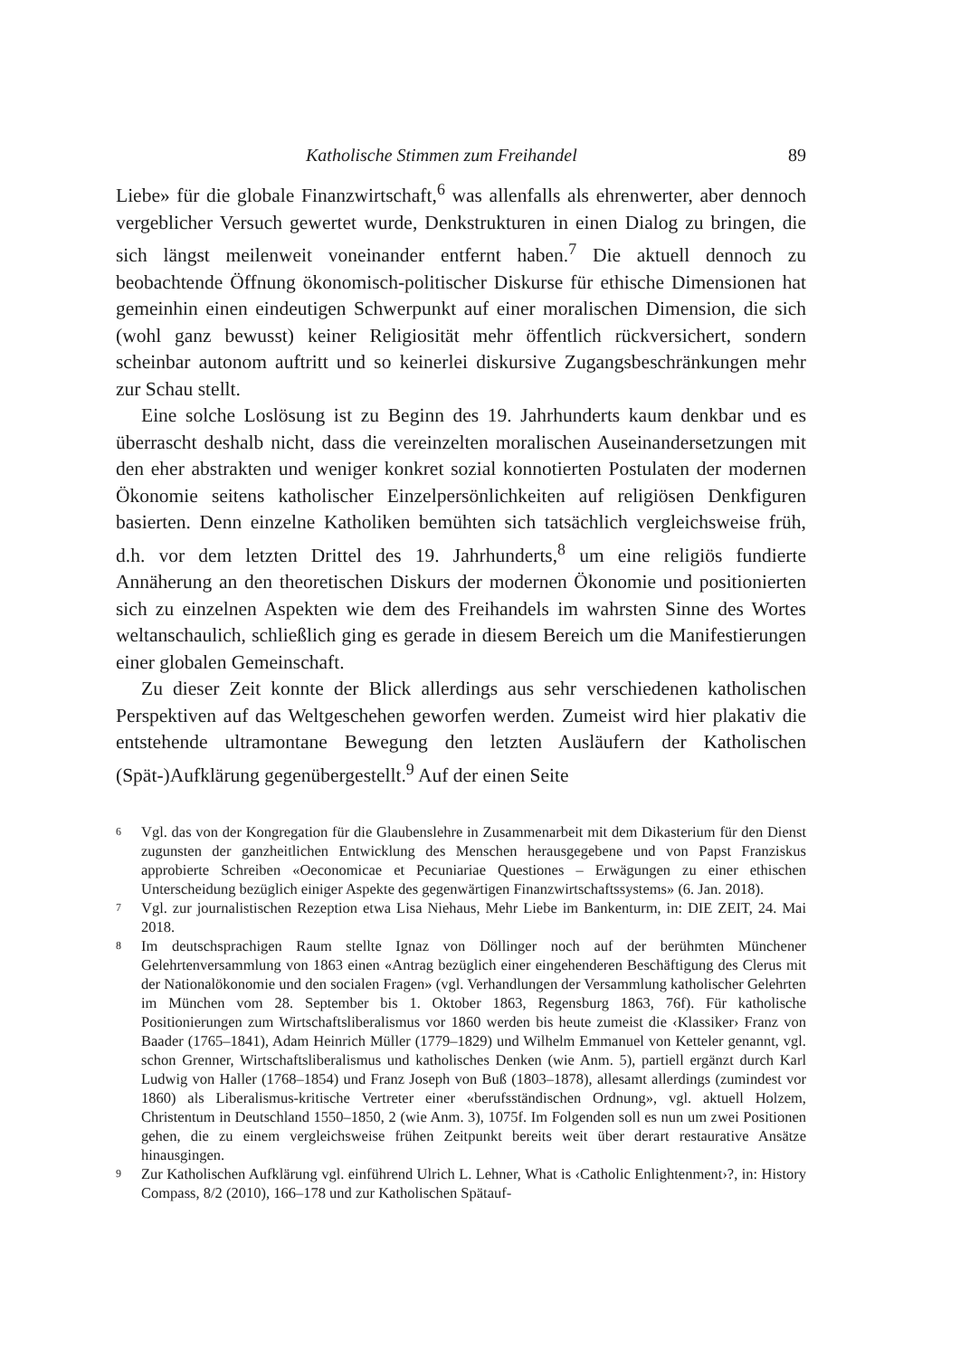Katholische Stimmen zum Freihandel 89
Liebe» für die globale Finanzwirtschaft,<sup>6</sup> was allenfalls als ehrenwerter, aber dennoch vergeblicher Versuch gewertet wurde, Denkstrukturen in einen Dialog zu bringen, die sich längst meilenweit voneinander entfernt haben.<sup>7</sup> Die aktuell dennoch zu beobachtende Öffnung ökonomisch-politischer Diskurse für ethische Dimensionen hat gemeinhin einen eindeutigen Schwerpunkt auf einer moralischen Dimension, die sich (wohl ganz bewusst) keiner Religiosität mehr öffentlich rückversichert, sondern scheinbar autonom auftritt und so keinerlei diskursive Zugangsbeschränkungen mehr zur Schau stellt.
Eine solche Loslösung ist zu Beginn des 19. Jahrhunderts kaum denkbar und es überrascht deshalb nicht, dass die vereinzelten moralischen Auseinandersetzungen mit den eher abstrakten und weniger konkret sozial konnotierten Postulaten der modernen Ökonomie seitens katholischer Einzelpersönlichkeiten auf religiösen Denkfiguren basierten. Denn einzelne Katholiken bemühten sich tatsächlich vergleichsweise früh, d.h. vor dem letzten Drittel des 19. Jahrhunderts,<sup>8</sup> um eine religiös fundierte Annäherung an den theoretischen Diskurs der modernen Ökonomie und positionierten sich zu einzelnen Aspekten wie dem des Freihandels im wahrsten Sinne des Wortes weltanschaulich, schließlich ging es gerade in diesem Bereich um die Manifestierungen einer globalen Gemeinschaft.
Zu dieser Zeit konnte der Blick allerdings aus sehr verschiedenen katholischen Perspektiven auf das Weltgeschehen geworfen werden. Zumeist wird hier plakativ die entstehende ultramontane Bewegung den letzten Ausläufern der Katholischen (Spät-)Aufklärung gegenübergestellt.<sup>9</sup> Auf der einen Seite
6 Vgl. das von der Kongregation für die Glaubenslehre in Zusammenarbeit mit dem Dikasterium für den Dienst zugunsten der ganzheitlichen Entwicklung des Menschen herausgegebene und von Papst Franziskus approbierte Schreiben «Oeconomicae et Pecuniariae Questiones – Erwägungen zu einer ethischen Unterscheidung bezüglich einiger Aspekte des gegenwärtigen Finanzwirtschaftssystems» (6. Jan. 2018).
7 Vgl. zur journalistischen Rezeption etwa Lisa Niehaus, Mehr Liebe im Bankenturm, in: DIE ZEIT, 24. Mai 2018.
8 Im deutschsprachigen Raum stellte Ignaz von Döllinger noch auf der berühmten Münchener Gelehrtenversammlung von 1863 einen «Antrag bezüglich einer eingehenderen Beschäftigung des Clerus mit der Nationalökonomie und den socialen Fragen» (vgl. Verhandlungen der Versammlung katholischer Gelehrten im München vom 28. September bis 1. Oktober 1863, Regensburg 1863, 76f). Für katholische Positionierungen zum Wirtschaftsliberalismus vor 1860 werden bis heute zumeist die ‹Klassiker› Franz von Baader (1765–1841), Adam Heinrich Müller (1779–1829) und Wilhelm Emmanuel von Ketteler genannt, vgl. schon Grenner, Wirtschaftsliberalismus und katholisches Denken (wie Anm. 5), partiell ergänzt durch Karl Ludwig von Haller (1768–1854) und Franz Joseph von Buß (1803–1878), allesamt allerdings (zumindest vor 1860) als Liberalismus-kritische Vertreter einer «berufsständischen Ordnung», vgl. aktuell Holzem, Christentum in Deutschland 1550–1850, 2 (wie Anm. 3), 1075f. Im Folgenden soll es nun um zwei Positionen gehen, die zu einem vergleichsweise frühen Zeitpunkt bereits weit über derart restaurative Ansätze hinausgingen.
9 Zur Katholischen Aufklärung vgl. einführend Ulrich L. Lehner, What is ‹Catholic Enlightenment›?, in: History Compass, 8/2 (2010), 166–178 und zur Katholischen Spätauf-